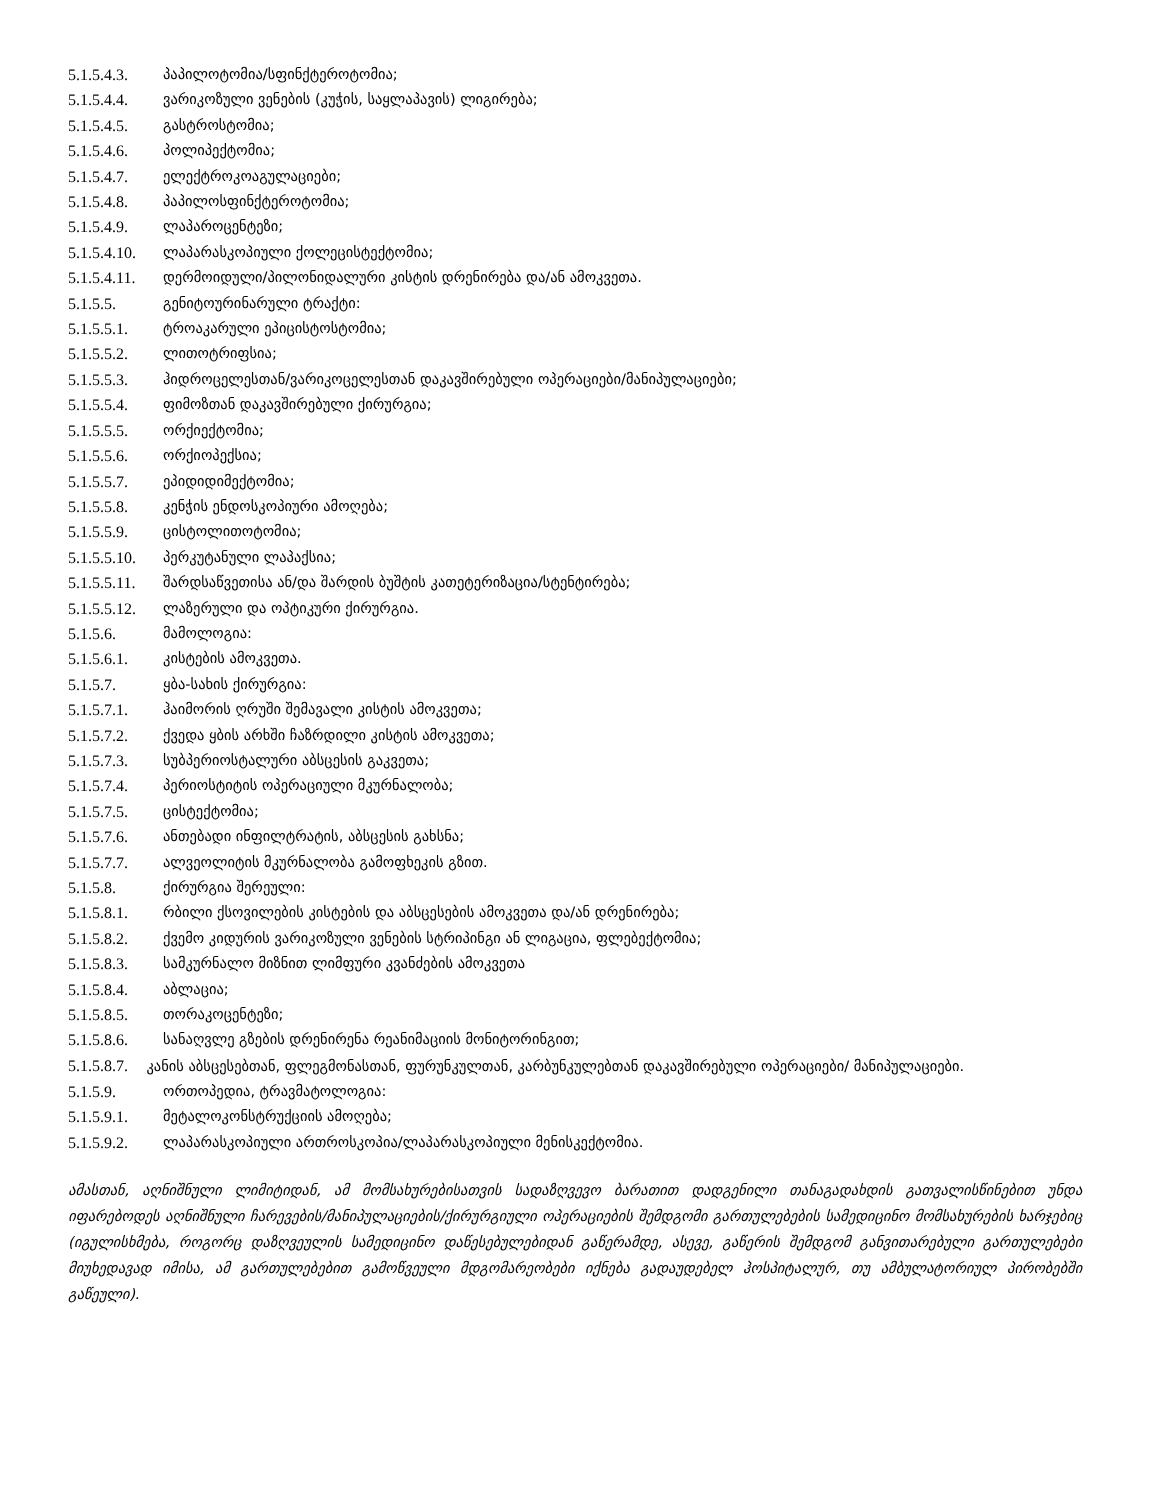5.1.5.4.3. პაპილოტომია/სფინქტეროტომია;
5.1.5.4.4. ვარიკოზული ვენების (კუჭის, საყლაპავის) ლიგირება;
5.1.5.4.5. გასტროსტომია;
5.1.5.4.6. პოლიპექტომია;
5.1.5.4.7. ელექტროკოაგულაციები;
5.1.5.4.8. პაპილოსფინქტეროტომია;
5.1.5.4.9. ლაპაროცენტეზი;
5.1.5.4.10. ლაპარასკოპიული ქოლეცისტექტომია;
5.1.5.4.11. დერმოიდული/პილონიდალური კისტის დრენირება და/ან ამოკვეთა.
5.1.5.5. გენიტოურინარული ტრაქტი:
5.1.5.5.1. ტროაკარული ეპიცისტოსტომია;
5.1.5.5.2. ლითოტრიფსია;
5.1.5.5.3. ჰიდროცელესთან/ვარიკოცელესთან დაკავშირებული ოპერაციები/მანიპულაციები;
5.1.5.5.4. ფიმოზთან დაკავშირებული ქირურგია;
5.1.5.5.5. ორქიექტომია;
5.1.5.5.6. ორქიოპექსია;
5.1.5.5.7. ეპიდიდიმექტომია;
5.1.5.5.8. კენჭის ენდოსკოპიური ამოღება;
5.1.5.5.9. ცისტოლითოტომია;
5.1.5.5.10. პერკუტანული ლაპაქსია;
5.1.5.5.11. შარდსაწვეთისა ან/და შარდის ბუშტის კათეტერიზაცია/სტენტირება;
5.1.5.5.12. ლაზერული და ოპტიკური ქირურგია.
5.1.5.6. მამოლოგია:
5.1.5.6.1. კისტების ამოკვეთა.
5.1.5.7. ყბა-სახის ქირურგია:
5.1.5.7.1. ჰაიმორის ღრუში შემავალი კისტის ამოკვეთა;
5.1.5.7.2. ქვედა ყბის არხში ჩაზრდილი კისტის ამოკვეთა;
5.1.5.7.3. სუბპერიოსტალური აბსცესის გაკვეთა;
5.1.5.7.4. პერიოსტიტის ოპერაციული მკურნალობა;
5.1.5.7.5. ცისტექტომია;
5.1.5.7.6. ანთებადი ინფილტრატის, აბსცესის გახსნა;
5.1.5.7.7. ალვეოლიტის მკურნალობა გამოფხეკის გზით.
5.1.5.8. ქირურგია შერეული:
5.1.5.8.1. რბილი ქსოვილების კისტების და აბსცესების ამოკვეთა და/ან დრენირება;
5.1.5.8.2. ქვემო კიდურის ვარიკოზული ვენების სტრიპინგი ან ლიგაცია, ფლებექტომია;
5.1.5.8.3. სამკურნალო მიზნით ლიმფური კვანძების ამოკვეთა
5.1.5.8.4. აბლაცია;
5.1.5.8.5. თორაკოცენტეზი;
5.1.5.8.6. სანაღვლე გზების დრენირენა რეანიმაციის მონიტორინგით;
5.1.5.8.7. კანის აბსცესებთან, ფლეგმონასთან, ფურუნკულთან, კარბუნკულებთან დაკავშირებული ოპერაციები/ მანიპულაციები.
5.1.5.9. ორთოპედია, ტრავმატოლოგია:
5.1.5.9.1. მეტალოკონსტრუქციის ამოღება;
5.1.5.9.2. ლაპარასკოპიული ართროსკოპია/ლაპარასკოპიული მენისკექტომია.
ამასთან, აღნიშნული ლიმიტიდან, ამ მომსახურებისათვის სადაზღვევო ბარათით დადგენილი თანაგადახდის გათვალისწინებით უნდა იფარებოდეს აღნიშნული ჩარევების/მანიპულაციების/ქირურგიული ოპერაციების შემდგომი გართულებების სამედიცინო მომსახურების ხარჯებიც (იგულისხმება, როგორც დაზღვეულის სამედიცინო დაწესებულებიდან გაწერამდე, ასევე, გაწერის შემდგომ განვითარებული გართულებები მიუხედავად იმისა, ამ გართულებებით გამოწვეული მდგომარეობები იქნება გადაუდებელ ჰოსპიტალურ, თუ ამბულატორიულ პირობებში გაწეული).